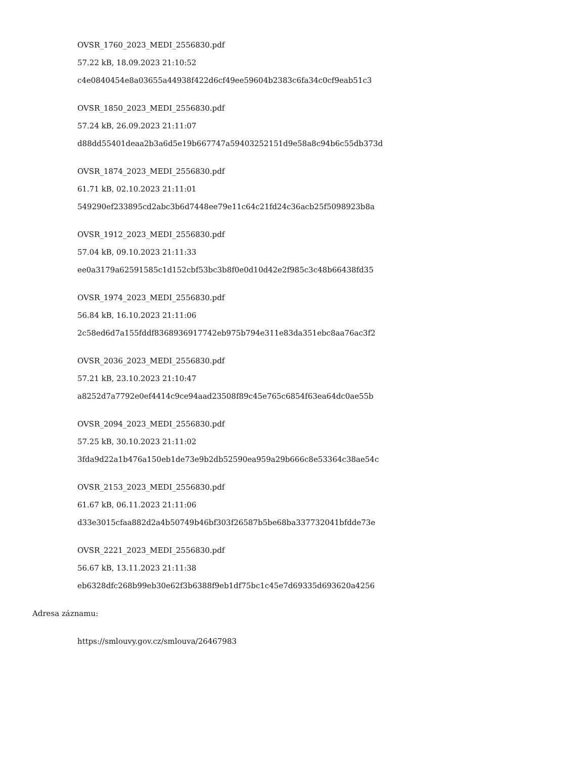OVSR_1760_2023_MEDI_2556830.pdf
57.22 kB, 18.09.2023 21:10:52
c4e0840454e8a03655a44938f422d6cf49ee59604b2383c6fa34c0cf9eab51c3
OVSR_1850_2023_MEDI_2556830.pdf
57.24 kB, 26.09.2023 21:11:07
d88dd55401deaa2b3a6d5e19b667747a59403252151d9e58a8c94b6c55db373d
OVSR_1874_2023_MEDI_2556830.pdf
61.71 kB, 02.10.2023 21:11:01
549290ef233895cd2abc3b6d7448ee79e11c64c21fd24c36acb25f5098923b8a
OVSR_1912_2023_MEDI_2556830.pdf
57.04 kB, 09.10.2023 21:11:33
ee0a3179a62591585c1d152cbf53bc3b8f0e0d10d42e2f985c3c48b66438fd35
OVSR_1974_2023_MEDI_2556830.pdf
56.84 kB, 16.10.2023 21:11:06
2c58ed6d7a155fddf8368936917742eb975b794e311e83da351ebc8aa76ac3f2
OVSR_2036_2023_MEDI_2556830.pdf
57.21 kB, 23.10.2023 21:10:47
a8252d7a7792e0ef4414c9ce94aad23508f89c45e765c6854f63ea64dc0ae55b
OVSR_2094_2023_MEDI_2556830.pdf
57.25 kB, 30.10.2023 21:11:02
3fda9d22a1b476a150eb1de73e9b2db52590ea959a29b666c8e53364c38ae54c
OVSR_2153_2023_MEDI_2556830.pdf
61.67 kB, 06.11.2023 21:11:06
d33e3015cfaa882d2a4b50749b46bf303f26587b5be68ba337732041bfdde73e
OVSR_2221_2023_MEDI_2556830.pdf
56.67 kB, 13.11.2023 21:11:38
eb6328dfc268b99eb30e62f3b6388f9eb1df75bc1c45e7d69335d693620a4256
Adresa záznamu:
https://smlouvy.gov.cz/smlouva/26467983